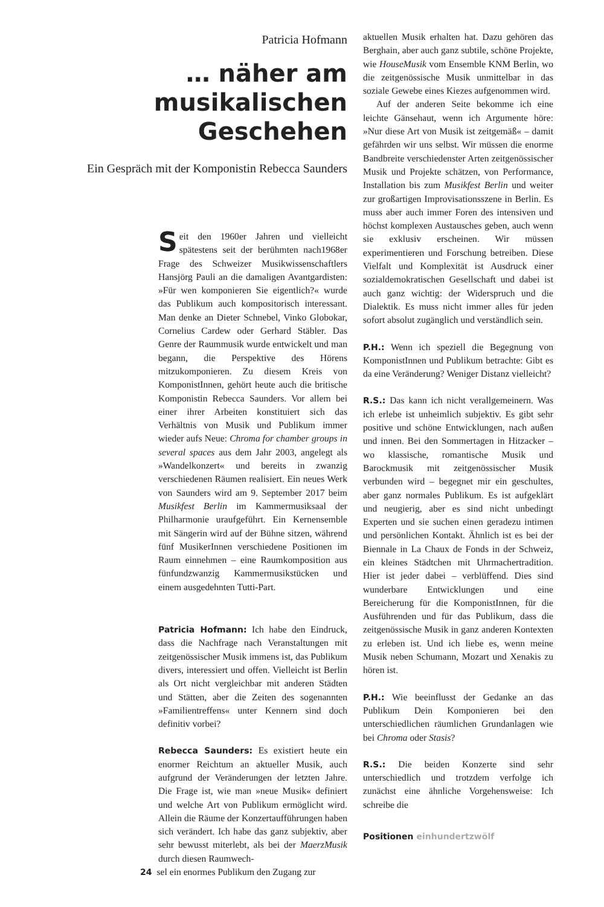Patricia Hofmann
… näher am musikalischen Geschehen
Ein Gespräch mit der Komponistin Rebecca Saunders
Seit den 1960er Jahren und vielleicht spätestens seit der berühmten nach1968er Frage des Schweizer Musikwissenschaftlers Hansjörg Pauli an die damaligen Avantgardisten: »Für wen komponieren Sie eigentlich?« wurde das Publikum auch kompositorisch interessant. Man denke an Dieter Schnebel, Vinko Globokar, Cornelius Cardew oder Gerhard Stäbler. Das Genre der Raummusik wurde entwickelt und man begann, die Perspektive des Hörens mitzukomponieren. Zu diesem Kreis von KomponistInnen, gehört heute auch die britische Komponistin Rebecca Saunders. Vor allem bei einer ihrer Arbeiten konstituiert sich das Verhältnis von Musik und Publikum immer wieder aufs Neue: Chroma for chamber groups in several spaces aus dem Jahr 2003, angelegt als »Wandelkonzert« und bereits in zwanzig verschiedenen Räumen realisiert. Ein neues Werk von Saunders wird am 9. September 2017 beim Musikfest Berlin im Kammermusiksaal der Philharmonie uraufgeführt. Ein Kernensemble mit Sängerin wird auf der Bühne sitzen, während fünf MusikerInnen verschiedene Positionen im Raum einnehmen – eine Raumkomposition aus fünfundzwanzig Kammermusikstücken und einem ausgedehnten Tutti-Part.
Patricia Hofmann: Ich habe den Eindruck, dass die Nachfrage nach Veranstaltungen mit zeitgenössischer Musik immens ist, das Publikum divers, interessiert und offen. Vielleicht ist Berlin als Ort nicht vergleichbar mit anderen Städten und Stätten, aber die Zeiten des sogenannten »Familientreffens« unter Kennern sind doch definitiv vorbei?
Rebecca Saunders: Es existiert heute ein enormer Reichtum an aktueller Musik, auch aufgrund der Veränderungen der letzten Jahre. Die Frage ist, wie man »neue Musik« definiert und welche Art von Publikum ermöglicht wird. Allein die Räume der Konzertaufführungen haben sich verändert. Ich habe das ganz subjektiv, aber sehr bewusst miterlebt, als bei der MaerzMusik durch diesen Raumwech-
24 sel ein enormes Publikum den Zugang zur
aktuellen Musik erhalten hat. Dazu gehören das Berghain, aber auch ganz subtile, schöne Projekte, wie HouseMusik vom Ensemble KNM Berlin, wo die zeitgenössische Musik unmittelbar in das soziale Gewebe eines Kiezes aufgenommen wird.
Auf der anderen Seite bekomme ich eine leichte Gänsehaut, wenn ich Argumente höre: »Nur diese Art von Musik ist zeitgemäß« – damit gefährden wir uns selbst. Wir müssen die enorme Bandbreite verschiedenster Arten zeitgenössischer Musik und Projekte schätzen, von Performance, Installation bis zum Musikfest Berlin und weiter zur großartigen Improvisationsszene in Berlin. Es muss aber auch immer Foren des intensiven und höchst komplexen Austausches geben, auch wenn sie exklusiv erscheinen. Wir müssen experimentieren und Forschung betreiben. Diese Vielfalt und Komplexität ist Ausdruck einer sozialdemokratischen Gesellschaft und dabei ist auch ganz wichtig: der Widerspruch und die Dialektik. Es muss nicht immer alles für jeden sofort absolut zugänglich und verständlich sein.
P.H.: Wenn ich speziell die Begegnung von KomponistInnen und Publikum betrachte: Gibt es da eine Veränderung? Weniger Distanz vielleicht?
R.S.: Das kann ich nicht verallgemeinern. Was ich erlebe ist unheimlich subjektiv. Es gibt sehr positive und schöne Entwicklungen, nach außen und innen. Bei den Sommertagen in Hitzacker – wo klassische, romantische Musik und Barockmusik mit zeitgenössischer Musik verbunden wird – begegnet mir ein geschultes, aber ganz normales Publikum. Es ist aufgeklärt und neugierig, aber es sind nicht unbedingt Experten und sie suchen einen geradezu intimen und persönlichen Kontakt. Ähnlich ist es bei der Biennale in La Chaux de Fonds in der Schweiz, ein kleines Städtchen mit Uhrmachertradition. Hier ist jeder dabei – verblüffend. Dies sind wunderbare Entwicklungen und eine Bereicherung für die KomponistInnen, für die Ausführenden und für das Publikum, dass die zeitgenössische Musik in ganz anderen Kontexten zu erleben ist. Und ich liebe es, wenn meine Musik neben Schumann, Mozart und Xenakis zu hören ist.
P.H.: Wie beeinflusst der Gedanke an das Publikum Dein Komponieren bei den unterschiedlichen räumlichen Grundanlagen wie bei Chroma oder Stasis?
R.S.: Die beiden Konzerte sind sehr unterschiedlich und trotzdem verfolge ich zunächst eine ähnliche Vorgehensweise: Ich schreibe die
Positionen einhundertzwölf